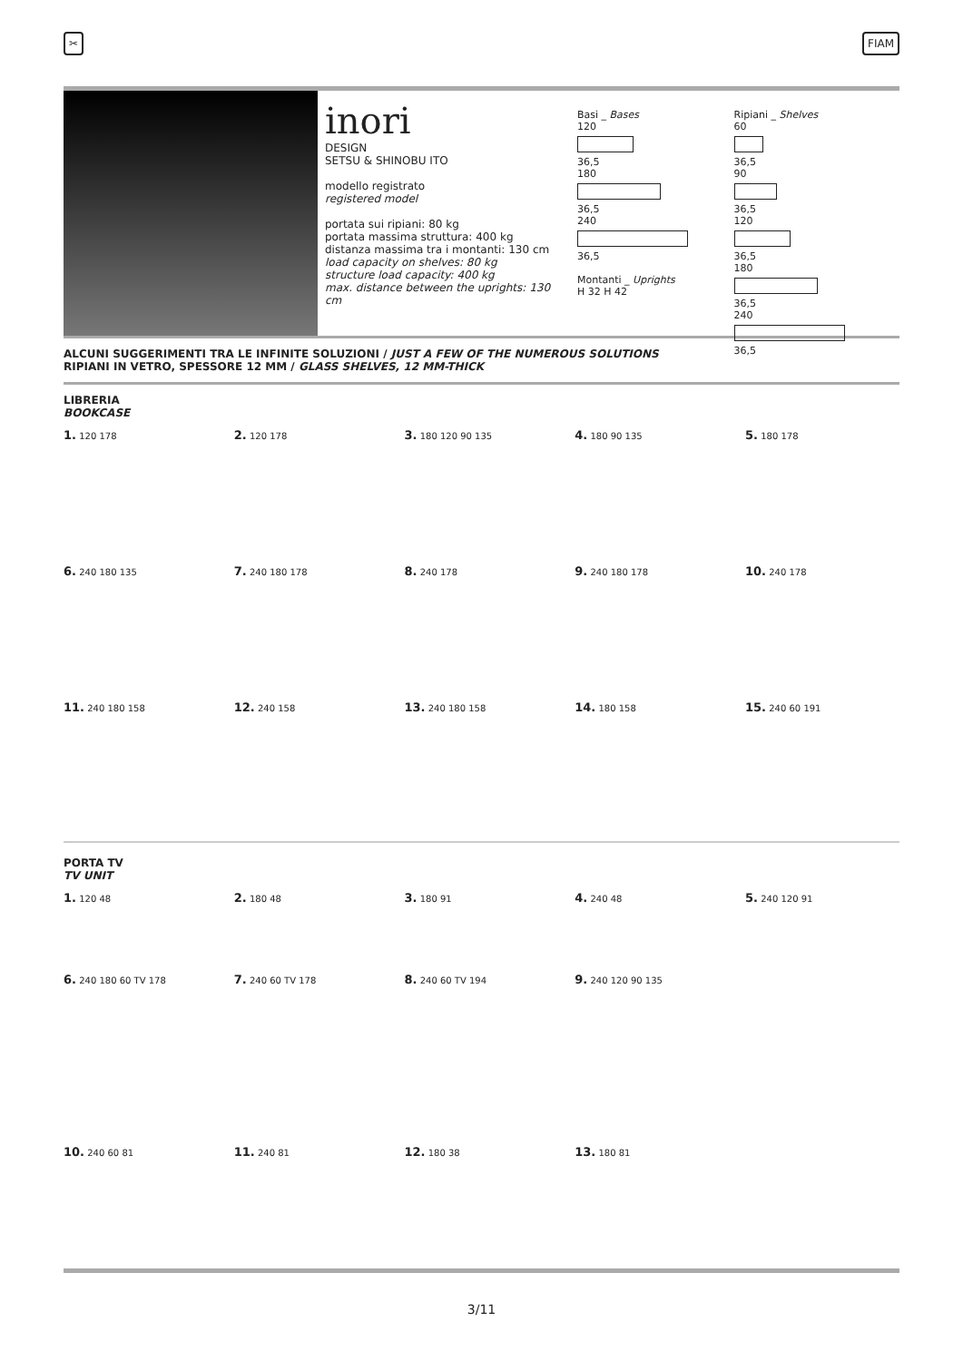✂ FIAM
inori
DESIGN
SETSU & SHINOBU ITO
modello registrato
registered model
portata sui ripiani: 80 kg
portata massima struttura: 400 kg
distanza massima tra i montanti: 130 cm
load capacity on shelves: 80 kg
structure load capacity: 400 kg
max. distance between the uprights: 130 cm
Basi _ Bases
120
36,5
180
36,5
240
36,5
Montanti _ Uprights
H 32 H 42
Ripiani _ Shelves
60
36,5
90
36,5
120
36,5
180
36,5
240
36,5
ALCUNI SUGGERIMENTI TRA LE INFINITE SOLUZIONI / JUST A FEW OF THE NUMEROUS SOLUTIONS
RIPIANI IN VETRO, SPESSORE 12 MM / GLASS SHELVES, 12 MM-THICK
LIBRERIA
BOOKCASE
1. 120 178
2. 120 178
3. 180 120 90 135
4. 180 90 135
5. 180 178
6. 240 180 135
7. 240 180 178
8. 240 178
9. 240 180 178
10. 240 178
11. 240 180 158
12. 240 158
13. 240 180 158
14. 180 158
15. 240 60 191
PORTA TV
TV UNIT
1. 120 48
2. 180 48
3. 180 91
4. 240 48
5. 240 120 91
6. 240 180 60 TV 178
7. 240 60 TV 178
8. 240 60 TV 194
9. 240 120 90 135
10. 240 60 81
11. 240 81
12. 180 38
13. 180 81
3/11